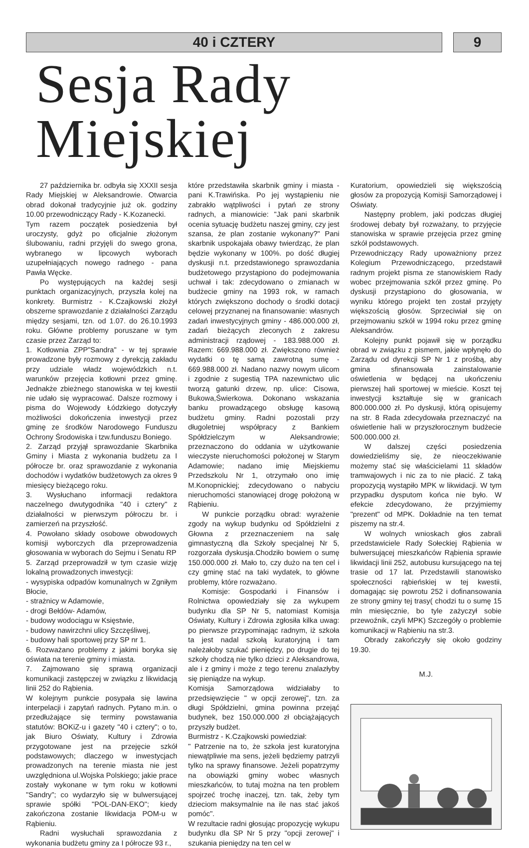40 i CZTERY 9
Sesja Rady Miejskiej
27 października br. odbyła się XXXII sesja Rady Miejskiej w Aleksandrowie. Otwarcia obrad dokonał tradycyjnie już ok. godziny 10.00 przewodniczący Rady - K.Kozanecki.
Tym razem początek posiedzenia był uroczysty, gdyż po oficjalnie złożonym ślubowaniu, radni przyjęli do swego grona, wybranego w lipcowych wyborach uzupełniających nowego radnego - pana Pawła Węcke.
Po występujących na każdej sesji punktach organizacyjnych, przyszła kolej na konkrety. Burmistrz - K.Czajkowski złożył obszerne sprawozdanie z działalności Zarządu między sesjami, tzn. od 1.07. do 26.10.1993 roku. Główne problemy poruszane w tym czasie przez Zarząd to:
1. Kotłownia ZPP"Sandra" - w tej sprawie prowadzone były rozmowy z dyrekcją zakładu przy udziale władz wojewódzkich n.t. warunków przejęcia kotłowni przez gminę. Jednakże zbieżnego stanowiska w tej kwestii nie udało się wypracować. Dalsze rozmowy i pisma do Wojewody Łódzkiego dotyczyły możliwości dokończenia inwestycji przez gminę ze środków Narodowego Funduszu Ochrony Środowiska i tzw.funduszu Boniego.
2. Zarząd przyjął sprawozdanie Skarbnika Gminy i Miasta z wykonania budżetu za I półrocze br. oraz sprawozdanie z wykonania dochodów i wydatków budżetowych za okres 9 miesięcy bieżącego roku.
3. Wysłuchano informacji redaktora naczelnego dwutygodnika "40 i cztery" z działalności w pierwszym półroczu br. i zamierzeń na przyszłość.
4. Powołano składy osobowe obwodowych komisji wyborczych dla przeprowadzenia głosowania w wyborach do Sejmu i Senatu RP
5. Zarząd przeprowadził w tym czasie wizję lokalną prowadzonych inwestycji:
- wysypiska odpadów komunalnych w Zgniłym Błocie,
- strażnicy w Adamowie,
- drogi Bełdów- Adamów,
- budowy wodociągu w Księstwie,
- budowy nawirzchni ulicy Szczęśliwej,
- budowy hali sportowej przy SP nr 1.
6. Rozważano problemy z jakimi boryka się oświata na terenie gminy i miasta.
7. Zajmowano się sprawą organizacji komunikacji zastępczej w związku z likwidacją linii 252 do Rąbienia.
W kolejnym punkcie posypała się lawina interpelacji i zapytań radnych. Pytano m.in. o przedłużające się terminy powstawania statutów: BOKiZ-u i gazety "40 i cztery"; o to, jak Biuro Oświaty, Kultury i Zdrowia przygotowane jest na przejęcie szkół podstawowych; dlaczego w inwestycjach prowadzonych na terenie miasta nie jest uwzględniona ul.Wojska Polskiego; jakie prace zostały wykonane w tym roku w kotłowni "Sandry"; co wydarzyło się w bulwersującej sprawie spółki "POL-DAN-EKO"; kiedy zakończona zostanie likwidacja POM-u w Rąbieniu.
Radni wysłuchali sprawozdania z wykonania budżetu gminy za I półrocze 93 r.,
które przedstawiła skarbnik gminy i miasta - pani K.Trawińska. Po jej wystąpieniu nie zabrakło wątpliwości i pytań ze strony radnych, a mianowicie: "Jak pani skarbnik ocenia sytuację budżetu naszej gminy, czy jest szansa, że plan zostanie wykonany?" Pani skarbnik uspokajała obawy twierdząc, że plan będzie wykonany w 100%. po dość długiej dyskusji n.t. przedstawionego sprawozdania budżetowego przystąpiono do podejmowania uchwał i tak: zdecydowano o zmianach w budżecie gminy na 1993 rok, w ramach których zwiększono dochody o środki dotacji celowej przyznanej na finansowanie: własnych zadań inwestycyjnych gminy - 486.000.000 zł, zadań bieżących zleconych z zakresu administracji rządowej - 183.988.000 zł. Razem: 669.988.000 zł. Zwiększono również wydatki o tę samą zawrotną sumę - 669.988.000 zł. Nadano nazwy nowym ulicom i zgodnie z sugestią TPA nazewnictwo ulic tworzą gatunki drzew, np. ulice: Cisowa, Bukowa,Świerkowa. Dokonano wskazania banku prowadzącego obsługę kasową budżetu gminy. Radni pozostali przy długoletniej współpracy z Bankiem Spółdzielczym w Aleksandrowie; przeznaczono do oddania w użytkowanie wieczyste nieruchomości położonej w Starym Adamowie; nadano imię Miejskiemu Przedszkolu Nr 1, otrzymało ono imię M.Konopnickiej; zdecydowano o nabyciu nieruchomości stanowiącej drogę położoną w Rąbieniu.
W punkcie porządku obrad: wyrażenie zgody na wykup budynku od Spółdzielni z Głowna z przeznaczeniem na salę gimnastyczną dla Szkoły specjalnej Nr 5, rozgorzała dyskusja.Chodziło bowiem o sumę 150.000.000 zł. Mało to, czy dużo na ten cel i czy gminę stać na taki wydatek, to główne problemy, które rozważano.
Komisje: Gospodarki i Finansów i Rolnictwa opowiedziały się za wykupem budynku dla SP Nr 5, natomiast Komisja Oświaty, Kultury i Zdrowia zgłosiła kilka uwag: po pierwsze przypominając radnym, iż szkoła ta jest nadal szkołą kuratoryjną i tam należałoby szukać pieniędzy, po drugie do tej szkoły chodzą nie tylko dzieci z Aleksandrowa, ale i z gminy i może z tego terenu znalazłyby się pieniądze na wykup.
Komisja Samorządowa widziałaby to przedsięwzięcie " w opcji zerowej", tzn. za długi Spółdzielni, gmina powinna przejąć budynek, bez 150.000.000 zł obciążających przyszły budżet.
Burmistrz - K.Czajkowski powiedział:
" Patrzenie na to, że szkoła jest kuratoryjna niewątpliwie ma sens, jeżeli będziemy patrzyli tylko na sprawy finansowe. Jeżeli popatrzymy na obowiązki gminy wobec własnych mieszkańców, to tutaj można na ten problem spojrzeć trochę inaczej, tzn. tak, żeby tym dzieciom maksymalnie na ile nas stać jakoś pomóc".
W rezultacie radni głosując propozycję wykupu budynku dla SP Nr 5 przy "opcji zerowej" i szukania pieniędzy na ten cel w
Kuratorium, opowiedzieli się większością głosów za propozycją Komisji Samorządowej i Oświaty.
Następny problem, jaki podczas długiej środowej debaty był rozważany, to przyjęcie stanowiska w sprawie przejęcia przez gminę szkół podstawowych.
Przewodniczący Rady upoważniony przez Kolegium Przewodniczącego, przedstawił radnym projekt pisma ze stanowiskiem Rady wobec przejmowania szkół przez gminę. Po dyskusji przystąpiono do głosowania, w wyniku którego projekt ten został przyjęty większością głosów. Sprzeciwiał się on przejmowaniu szkół w 1994 roku przez gminę Aleksandrów.
Kolejny punkt pojawił się w porządku obrad w związku z pismem, jakie wpłynęło do Zarządu od dyrekcji SP Nr 1 z prośbą, aby gmina sfinansowała zainstalowanie oświetlenia w będącej na ukończeniu pierwszej hali sportowej w mieście. Koszt tej inwestycji kształtuje się w granicach 800.000.000 zł. Po dyskusji, którą opisujemy na str. 8 Rada zdecydowała przeznaczyć na oświetlenie hali w przyszłorocznym budżecie 500.000.000 zł.
W dalszej części posiedzenia dowiedzieliśmy się, że nieoczekiwanie możemy stać się właścicielami 11 składów tramwajowych i nic za to nie płacić. Z taką propozycją wystąpiło MPK w likwidacji. W tym przypadku dysputom końca nie było. W efekcie zdecydowano, że przyjmiemy "prezent" od MPK. Dokładnie na ten temat piszemy na str.4.
W wolnych wnioskach głos zabrali przedstawiciele Rady Sołeckiej Rąbienia w bulwersującej mieszkańców Rąbienia sprawie likwidacji linii 252, autobusu kursującego na tej trasie od 17 lat. Przedstawili stanowisko społeczności rąbieńskiej w tej kwestii, domagając się powrotu 252 i dofinansowania ze strony gminy tej trasy( chodzi tu o sumę 15 mln miesięcznie, bo tyle zażyczył sobie przewoźnik, czyli MPK) Szczegóły o problemie komunikacji w Rąbieniu na str.3.
Obrady zakończyły się około godziny 19.30.
M.J.